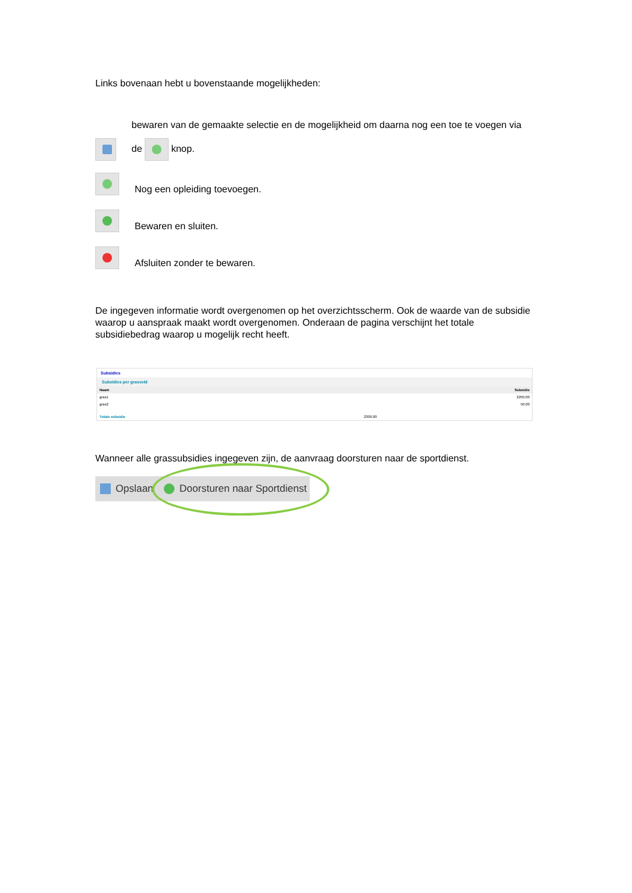Links bovenaan hebt u bovenstaande mogelijkheden:
bewaren van de gemaakte selectie en de mogelijkheid om daarna nog een toe te voegen via de knop.
Nog een opleiding toevoegen.
Bewaren en sluiten.
Afsluiten zonder te bewaren.
De ingegeven informatie wordt overgenomen op het overzichtsscherm. Ook de waarde van de subsidie waarop u aanspraak maakt wordt overgenomen. Onderaan de pagina verschijnt het totale subsidiebedrag waarop u mogelijk recht heeft.
Subsidies
Subsidies per grasveld
| Naam | Subsidie |
| --- | --- |
| gras1 | 2250.00 |
| gras2 | 50.00 |
| Totale subsidie | 2300.00 |
Wanneer alle grassubsidies ingegeven zijn, de aanvraag doorsturen naar de sportdienst.
Opslaan Doorsturen naar Sportdienst